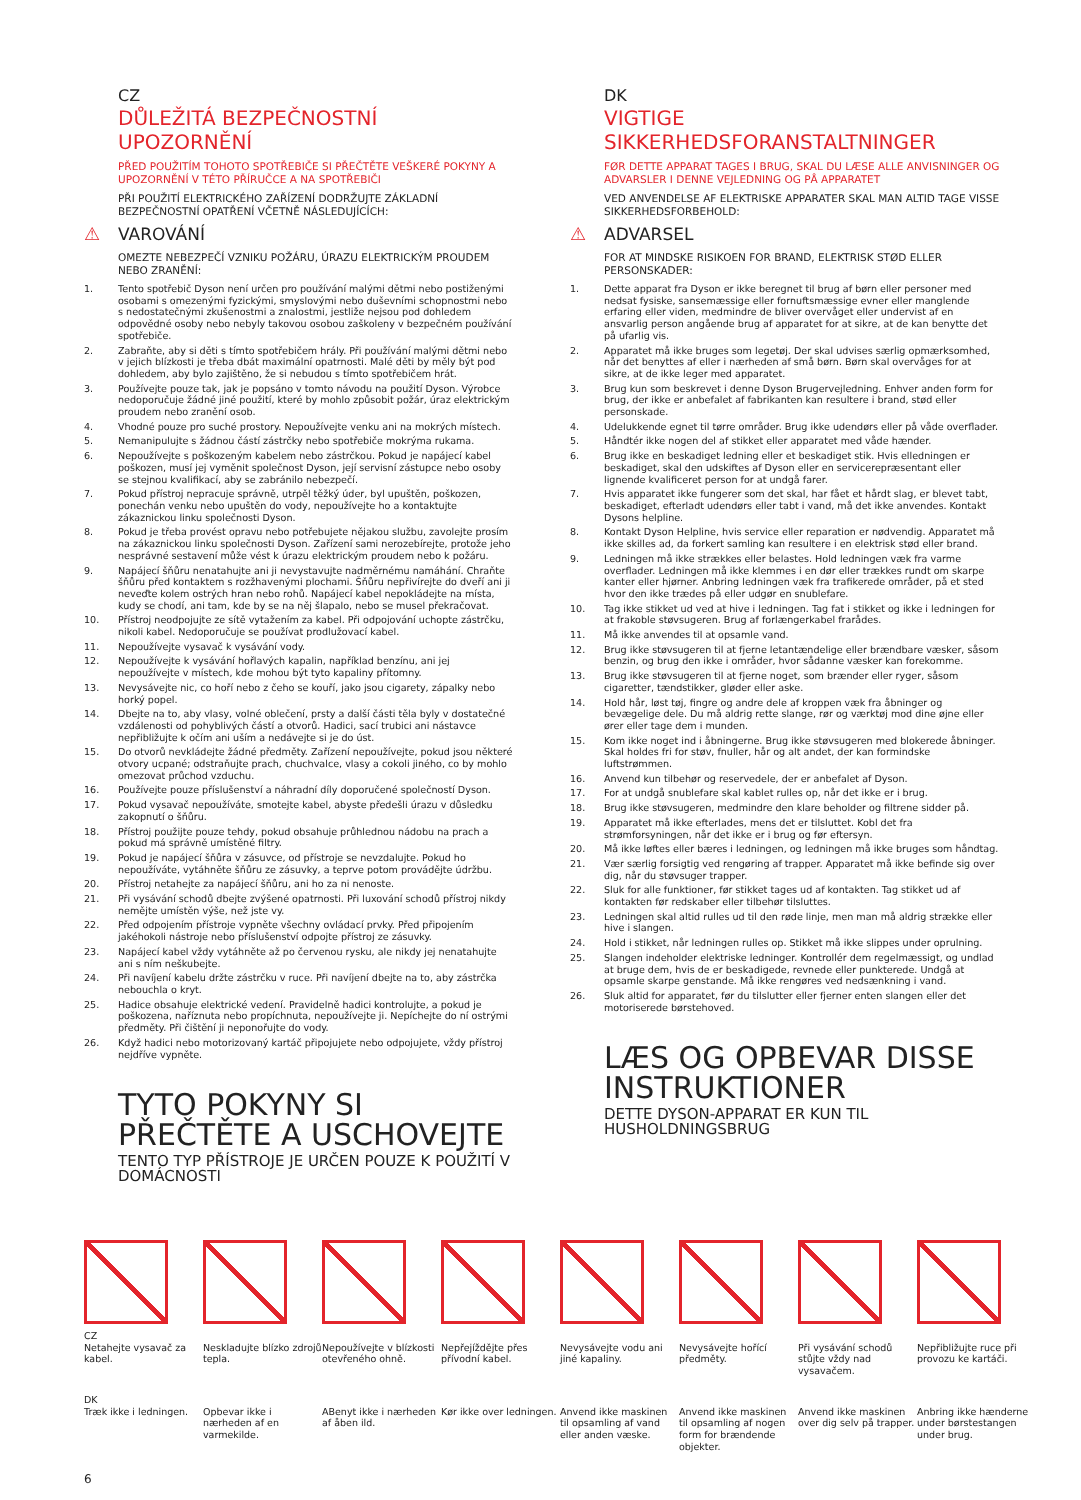CZ
DŮLEŽITÁ BEZPEČNOSTNÍ UPOZORNĚNÍ
PŘED POUŽITÍM TOHOTO SPOTŘEBIČE SI PŘEČTĚTE VEŠKERÉ POKYNY A UPOZORNĚNÍ V TÉTO PŘÍRUČCE A NA SPOTŘEBIČI
PŘI POUŽITÍ ELEKTRICKÉHO ZAŘÍZENÍ DODRŽUJTE ZÁKLADNÍ BEZPEČNOSTNÍ OPATŘENÍ VČETNĚ NÁSLEDUJÍCÍCH:
⚠ VAROVÁNÍ
OMEZTE NEBEZPEČÍ VZNIKU POŽÁRU, ÚRAZU ELEKTRICKÝM PROUDEM NEBO ZRANĚNÍ:
1. Tento spotřebič Dyson není určen pro používání malými dětmi nebo postiženými osobami s omezenými fyzickými, smyslovými nebo duševními schopnostmi nebo s nedostatečnými zkušenostmi a znalostmi, jestliže nejsou pod dohledem odpovědné osoby nebo nebyly takovou osobou zaškoleny v bezpečném používání spotřebiče.
2. Zabraňte, aby si děti s tímto spotřebičem hrály. Při používání malými dětmi nebo v jejich blízkosti je třeba dbát maximální opatrnosti. Malé děti by měly být pod dohledem, aby bylo zajištěno, že si nebudou s tímto spotřebičem hrát.
3. Používejte pouze tak, jak je popsáno v tomto návodu na použití Dyson. Výrobce nedoporučuje žádné jiné použití, které by mohlo způsobit požár, úraz elektrickým proudem nebo zranění osob.
4. Vhodné pouze pro suché prostory. Nepoužívejte venku ani na mokrých místech.
5. Nemanipulujte s žádnou částí zástrčky nebo spotřebiče mokrýma rukama.
6. Nepoužívejte s poškozeným kabelem nebo zástrčkou. Pokud je napájecí kabel poškozen, musí jej vyměnit společnost Dyson, její servisní zástupce nebo osoby se stejnou kvalifikací, aby se zabránilo nebezpečí.
7. Pokud přístroj nepracuje správně, utrpěl těžký úder, byl upuštěn, poškozen, ponechán venku nebo upuštěn do vody, nepoužívejte ho a kontaktujte zákaznickou linku společnosti Dyson.
8. Pokud je třeba provést opravu nebo potřebujete nějakou službu, zavolejte prosím na zákaznickou linku společnosti Dyson. Zařízení sami nerozebírejte, protože jeho nesprávné sestavení může vést k úrazu elektrickým proudem nebo k požáru.
9. Napájecí šňůru nenatahujte ani ji nevystavujte nadměrnému namáhání. Chraňte šňůru před kontaktem s rozžhavenými plochami. Šňůru nepřivírejte do dveří ani ji neveďte kolem ostrých hran nebo rohů. Napájecí kabel nepokládejte na místa, kudy se chodí, ani tam, kde by se na něj šlapalo, nebo se musel překračovat.
10. Přístroj neodpojujte ze sítě vytažením za kabel. Při odpojování uchopte zástrčku, nikoli kabel. Nedoporučuje se používat prodlužovací kabel.
11. Nepoužívejte vysavač k vysávání vody.
12. Nepoužívejte k vysávání hořlavých kapalin, například benzínu, ani jej nepoužívejte v místech, kde mohou být tyto kapaliny přítomny.
13. Nevysávejte nic, co hoří nebo z čeho se kouří, jako jsou cigarety, zápalky nebo horký popel.
14. Dbejte na to, aby vlasy, volné oblečení, prsty a další části těla byly v dostatečné vzdálenosti od pohyblivých částí a otvorů. Hadici, sací trubici ani nástavce nepřibližujte k očím ani uším a nedávejte si je do úst.
15. Do otvorů nevkládejte žádné předměty. Zařízení nepoužívejte, pokud jsou některé otvory ucpané; odstraňujte prach, chuchvalce, vlasy a cokoli jiného, co by mohlo omezovat průchod vzduchu.
16. Používejte pouze příslušenství a náhradní díly doporučené společností Dyson.
17. Pokud vysavač nepoužíváte, smotejte kabel, abyste předešli úrazu v důsledku zakopnutí o šňůru.
18. Přístroj použijte pouze tehdy, pokud obsahuje průhlednou nádobu na prach a pokud má správně umístěné filtry.
19. Pokud je napájecí šňůra v zásuvce, od přístroje se nevzdalujte. Pokud ho nepoužíváte, vytáhněte šňůru ze zásuvky, a teprve potom provádějte údržbu.
20. Přístroj netahejte za napájecí šňůru, ani ho za ni nenoste.
21. Při vysávání schodů dbejte zvýšené opatrnosti. Při luxování schodů přístroj nikdy nemějte umístěn výše, než jste vy.
22. Před odpojením přístroje vypněte všechny ovládací prvky. Před připojením jakéhokoli nástroje nebo příslušenství odpojte přístroj ze zásuvky.
23. Napájecí kabel vždy vytáhněte až po červenou rysku, ale nikdy jej nenatahujte ani s ním neškubejte.
24. Při navíjení kabelu držte zástrčku v ruce. Při navíjení dbejte na to, aby zástrčka nebouchla o kryt.
25. Hadice obsahuje elektrické vedení. Pravidelně hadici kontrolujte, a pokud je poškozena, naříznuta nebo propíchnuta, nepoužívejte ji. Nepíchejte do ní ostrými předměty. Při čištění ji neponořujte do vody.
26. Když hadici nebo motorizovaný kartáč připojujete nebo odpojujete, vždy přístroj nejdříve vypněte.
TYTO POKYNY SI PŘEČTĚTE A USCHOVEJTE
TENTO TYP PŘÍSTROJE JE URČEN POUZE K POUŽITÍ V DOMÁCNOSTI
DK
VIGTIGE SIKKERHEDSFORANSTALTNINGER
FØR DETTE APPARAT TAGES I BRUG, SKAL DU LÆSE ALLE ANVISNINGER OG ADVARSLER I DENNE VEJLEDNING OG PÅ APPARATET
VED ANVENDELSE AF ELEKTRISKE APPARATER SKAL MAN ALTID TAGE VISSE SIKKERHEDSFORBEHOLD:
⚠ ADVARSEL
FOR AT MINDSKE RISIKOEN FOR BRAND, ELEKTRISK STØD ELLER PERSONSKADER:
1. Dette apparat fra Dyson er ikke beregnet til brug af børn eller personer med nedsat fysiske, sansemæssige eller fornuftsmæssige evner eller manglende erfaring eller viden, medmindre de bliver overvåget eller undervist af en ansvarlig person angående brug af apparatet for at sikre, at de kan benytte det på ufarlig vis.
2. Apparatet må ikke bruges som legetøj. Der skal udvises særlig opmærksomhed, når det benyttes af eller i nærheden af små børn. Børn skal overvåges for at sikre, at de ikke leger med apparatet.
3. Brug kun som beskrevet i denne Dyson Brugervejledning. Enhver anden form for brug, der ikke er anbefalet af fabrikanten kan resultere i brand, stød eller personskade.
4. Udelukkende egnet til tørre områder. Brug ikke udendørs eller på våde overflader.
5. Håndtér ikke nogen del af stikket eller apparatet med våde hænder.
6. Brug ikke en beskadiget ledning eller et beskadiget stik. Hvis elledningen er beskadiget, skal den udskiftes af Dyson eller en servicerepræsentant eller lignende kvalificeret person for at undgå farer.
7. Hvis apparatet ikke fungerer som det skal, har fået et hårdt slag, er blevet tabt, beskadiget, efterladt udendørs eller tabt i vand, må det ikke anvendes. Kontakt Dysons helpline.
8. Kontakt Dyson Helpline, hvis service eller reparation er nødvendig. Apparatet må ikke skilles ad, da forkert samling kan resultere i en elektrisk stød eller brand.
9. Ledningen må ikke strækkes eller belastes. Hold ledningen væk fra varme overflader. Ledningen må ikke klemmes i en dør eller trækkes rundt om skarpe kanter eller hjørner. Anbring ledningen væk fra trafikerede områder, på et sted hvor den ikke trædes på eller udgør en snublefare.
10. Tag ikke stikket ud ved at hive i ledningen. Tag fat i stikket og ikke i ledningen for at frakoble støvsugeren. Brug af forlængerkabel frarådes.
11. Må ikke anvendes til at opsamle vand.
12. Brug ikke støvsugeren til at fjerne letantændelige eller brændbare væsker, såsom benzin, og brug den ikke i områder, hvor sådanne væsker kan forekomme.
13. Brug ikke støvsugeren til at fjerne noget, som brænder eller ryger, såsom cigaretter, tændstikker, gløder eller aske.
14. Hold hår, løst tøj, fingre og andre dele af kroppen væk fra åbninger og bevægelige dele. Du må aldrig rette slange, rør og værktøj mod dine øjne eller ører eller tage dem i munden.
15. Kom ikke noget ind i åbningerne. Brug ikke støvsugeren med blokerede åbninger. Skal holdes fri for støv, fnuller, hår og alt andet, der kan formindske luftstrømmen.
16. Anvend kun tilbehør og reservedele, der er anbefalet af Dyson.
17. For at undgå snublefare skal kablet rulles op, når det ikke er i brug.
18. Brug ikke støvsugeren, medmindre den klare beholder og filtrene sidder på.
19. Apparatet må ikke efterlades, mens det er tilsluttet. Kobl det fra strømforsyningen, når det ikke er i brug og før eftersyn.
20. Må ikke løftes eller bæres i ledningen, og ledningen må ikke bruges som håndtag.
21. Vær særlig forsigtig ved rengøring af trapper. Apparatet må ikke befinde sig over dig, når du støvsuger trapper.
22. Sluk for alle funktioner, før stikket tages ud af kontakten. Tag stikket ud af kontakten før redskaber eller tilbehør tilsluttes.
23. Ledningen skal altid rulles ud til den røde linje, men man må aldrig strække eller hive i slangen.
24. Hold i stikket, når ledningen rulles op. Stikket må ikke slippes under oprulning.
25. Slangen indeholder elektriske ledninger. Kontrollér dem regelmæssigt, og undlad at bruge dem, hvis de er beskadigede, revnede eller punkterede. Undgå at opsamle skarpe genstande. Må ikke rengøres ved nedsænkning i vand.
26. Sluk altid for apparatet, før du tilslutter eller fjerner enten slangen eller det motoriserede børstehoved.
LÆS OG OPBEVAR DISSE INSTRUKTIONER
DETTE DYSON-APPARAT ER KUN TIL HUSHOLDNINGSBRUG
CZ
Netahejte vysavač za kabel.
DK
Træk ikke i ledningen.
Neskladujte blízko zdrojů tepla.
Opbevar ikke i nærheden af en varmekilde.
Nepoužívejte v blízkosti otevřeného ohně.
ABenyt ikke i nærheden af åben ild.
Nepřejíždějte přes přívodní kabel.
Kør ikke over ledningen.
Nevysávejte vodu ani jiné kapaliny.
Anvend ikke maskinen til opsamling af vand eller anden væske.
Nevysávejte hořící předměty.
Anvend ikke maskinen til opsamling af nogen form for brændende objekter.
Při vysávání schodů stůjte vždy nad vysavačem.
Anvend ikke maskinen over dig selv på trapper.
Nepřibližujte ruce při provozu ke kartáči.
Anbring ikke hænderne under børstestangen under brug.
6